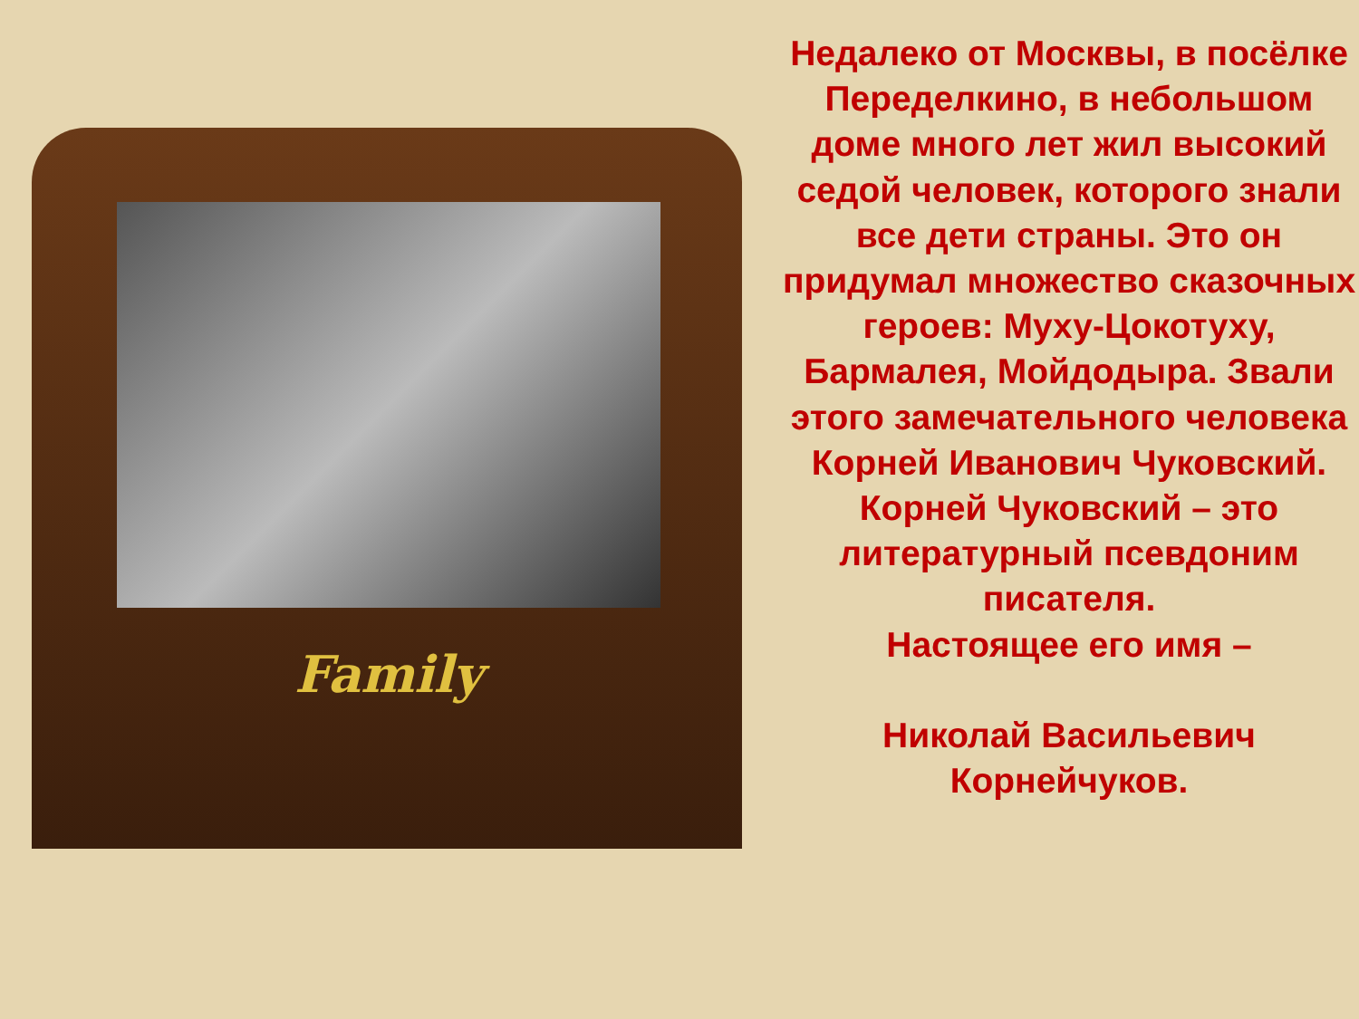Family
Недалеко от Москвы, в посёлке Переделкино, в небольшом доме много лет жил высокий седой человек, которого знали все дети страны. Это он придумал множество сказочных героев: Муху-Цокотуху, Бармалея, Мойдодыра. Звали этого замечательного человека Корней Иванович Чуковский.
Корней Чуковский – это литературный псевдоним писателя.
Настоящее его имя –
Николай Васильевич Корнейчуков.